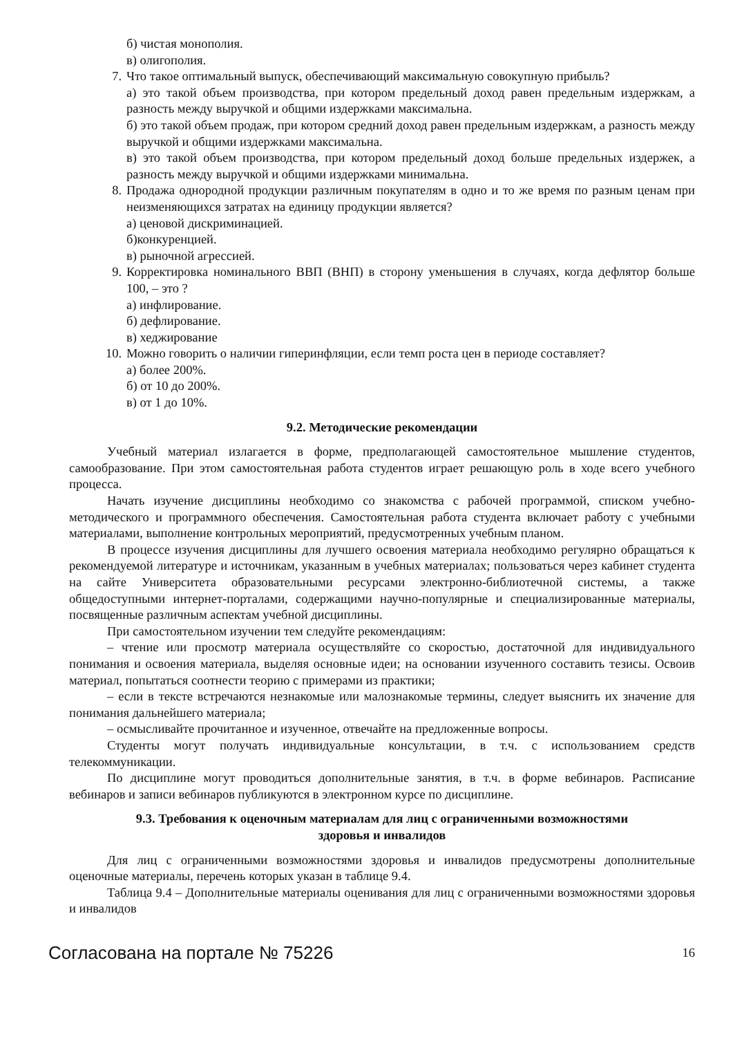б) чистая монополия.
в) олигополия.
7. Что такое оптимальный выпуск, обеспечивающий максимальную совокупную прибыль?
а) это такой объем производства, при котором предельный доход равен предельным издержкам, а разность между выручкой и общими издержками максимальна.
б) это такой объем продаж, при котором средний доход равен предельным издержкам, а разность между выручкой и общими издержками максимальна.
в) это такой объем производства, при котором предельный доход больше предельных издержек, а разность между выручкой и общими издержками минимальна.
8. Продажа однородной продукции различным покупателям в одно и то же время по разным ценам при неизменяющихся затратах на единицу продукции является?
а) ценовой дискриминацией.
б)конкуренцией.
в) рыночной агрессией.
9. Корректировка номинального ВВП (ВНП) в сторону уменьшения в случаях, когда дефлятор больше 100, – это ?
а) инфлирование.
б) дефлирование.
в) хеджирование
10. Можно говорить о наличии гиперинфляции, если темп роста цен в периоде составляет?
а) более 200%.
б) от 10 до 200%.
в) от 1 до 10%.
9.2. Методические рекомендации
Учебный материал излагается в форме, предполагающей самостоятельное мышление студентов, самообразование. При этом самостоятельная работа студентов играет решающую роль в ходе всего учебного процесса.
Начать изучение дисциплины необходимо со знакомства с рабочей программой, списком учебно-методического и программного обеспечения. Самостоятельная работа студента включает работу с учебными материалами, выполнение контрольных мероприятий, предусмотренных учебным планом.
В процессе изучения дисциплины для лучшего освоения материала необходимо регулярно обращаться к рекомендуемой литературе и источникам, указанным в учебных материалах; пользоваться через кабинет студента на сайте Университета образовательными ресурсами электронно-библиотечной системы, а также общедоступными интернет-порталами, содержащими научно-популярные и специализированные материалы, посвященные различным аспектам учебной дисциплины.
При самостоятельном изучении тем следуйте рекомендациям:
– чтение или просмотр материала осуществляйте со скоростью, достаточной для индивидуального понимания и освоения материала, выделяя основные идеи; на основании изученного составить тезисы. Освоив материал, попытаться соотнести теорию с примерами из практики;
– если в тексте встречаются незнакомые или малознакомые термины, следует выяснить их значение для понимания дальнейшего материала;
– осмысливайте прочитанное и изученное, отвечайте на предложенные вопросы.
Студенты могут получать индивидуальные консультации, в т.ч. с использованием средств телекоммуникации.
По дисциплине могут проводиться дополнительные занятия, в т.ч. в форме вебинаров. Расписание вебинаров и записи вебинаров публикуются в электронном курсе по дисциплине.
9.3. Требования к оценочным материалам для лиц с ограниченными возможностями
здоровья и инвалидов
Для лиц с ограниченными возможностями здоровья и инвалидов предусмотрены дополнительные оценочные материалы, перечень которых указан в таблице 9.4.
Таблица 9.4 – Дополнительные материалы оценивания для лиц с ограниченными возможностями здоровья и инвалидов
Согласована на портале № 75226 16